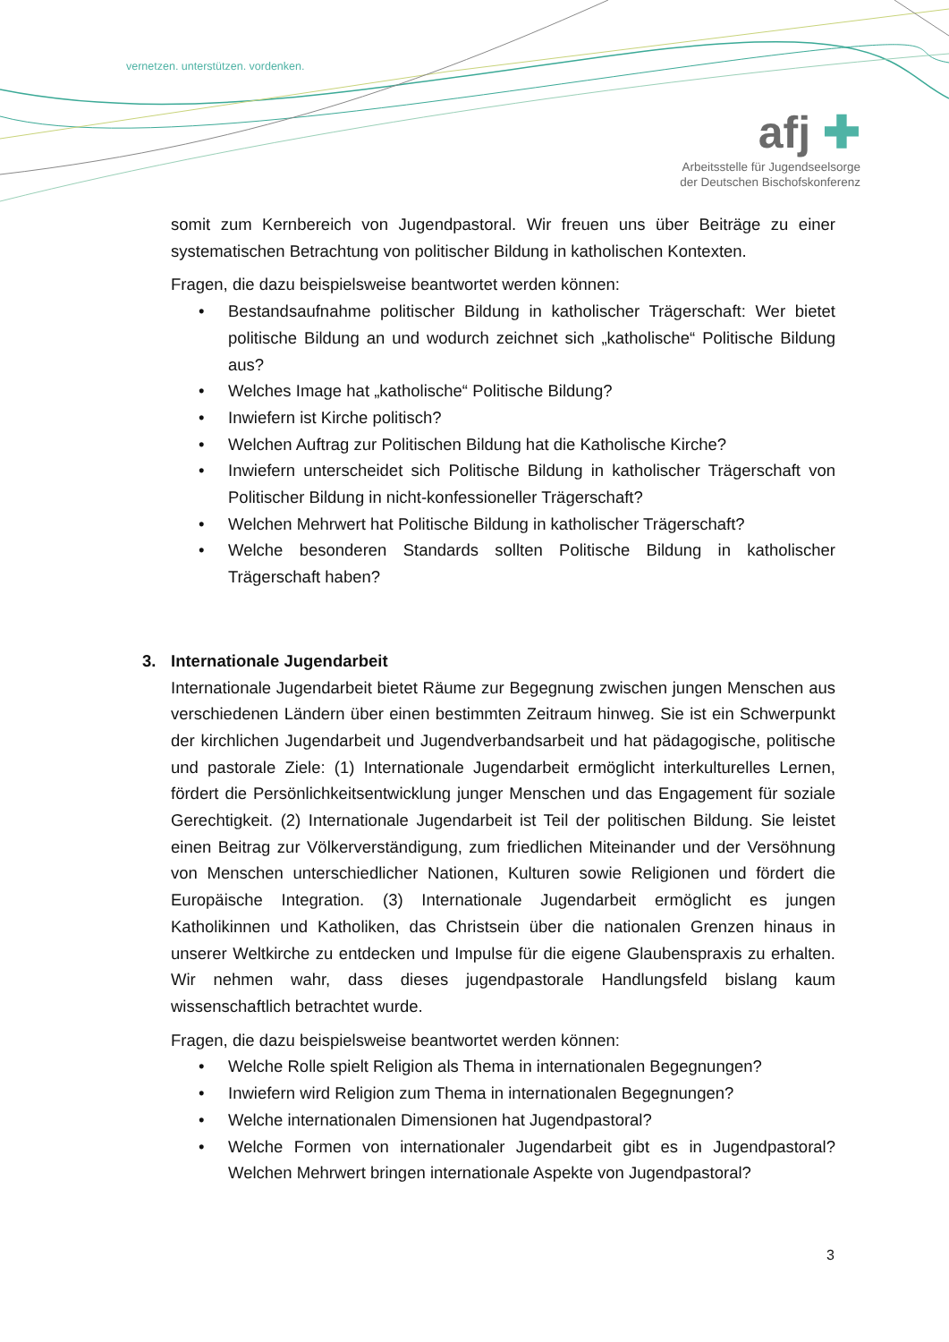vernetzen. unterstützen. vordenken.
afj ✚
Arbeitsstelle für Jugendseelsorge
der Deutschen Bischofskonferenz
somit zum Kernbereich von Jugendpastoral. Wir freuen uns über Beiträge zu einer systematischen Betrachtung von politischer Bildung in katholischen Kontexten.
Fragen, die dazu beispielsweise beantwortet werden können:
• Bestandsaufnahme politischer Bildung in katholischer Trägerschaft: Wer bietet politische Bildung an und wodurch zeichnet sich „katholische“ Politische Bildung aus?
• Welches Image hat „katholische“ Politische Bildung?
• Inwiefern ist Kirche politisch?
• Welchen Auftrag zur Politischen Bildung hat die Katholische Kirche?
• Inwiefern unterscheidet sich Politische Bildung in katholischer Trägerschaft von Politischer Bildung in nicht-konfessioneller Trägerschaft?
• Welchen Mehrwert hat Politische Bildung in katholischer Trägerschaft?
• Welche besonderen Standards sollten Politische Bildung in katholischer Trägerschaft haben?
3. Internationale Jugendarbeit
Internationale Jugendarbeit bietet Räume zur Begegnung zwischen jungen Menschen aus verschiedenen Ländern über einen bestimmten Zeitraum hinweg. Sie ist ein Schwerpunkt der kirchlichen Jugendarbeit und Jugendverbandsarbeit und hat pädagogische, politische und pastorale Ziele: (1) Internationale Jugendarbeit ermöglicht interkulturelles Lernen, fördert die Persönlichkeitsentwicklung junger Menschen und das Engagement für soziale Gerechtigkeit. (2) Internationale Jugendarbeit ist Teil der politischen Bildung. Sie leistet einen Beitrag zur Völkerverständigung, zum friedlichen Miteinander und der Versöhnung von Menschen unterschiedlicher Nationen, Kulturen sowie Religionen und fördert die Europäische Integration. (3) Internationale Jugendarbeit ermöglicht es jungen Katholikinnen und Katholiken, das Christsein über die nationalen Grenzen hinaus in unserer Weltkirche zu entdecken und Impulse für die eigene Glaubenspraxis zu erhalten. Wir nehmen wahr, dass dieses jugendpastorale Handlungsfeld bislang kaum wissenschaftlich betrachtet wurde.
Fragen, die dazu beispielsweise beantwortet werden können:
• Welche Rolle spielt Religion als Thema in internationalen Begegnungen?
• Inwiefern wird Religion zum Thema in internationalen Begegnungen?
• Welche internationalen Dimensionen hat Jugendpastoral?
• Welche Formen von internationaler Jugendarbeit gibt es in Jugendpastoral? Welchen Mehrwert bringen internationale Aspekte von Jugendpastoral?
3